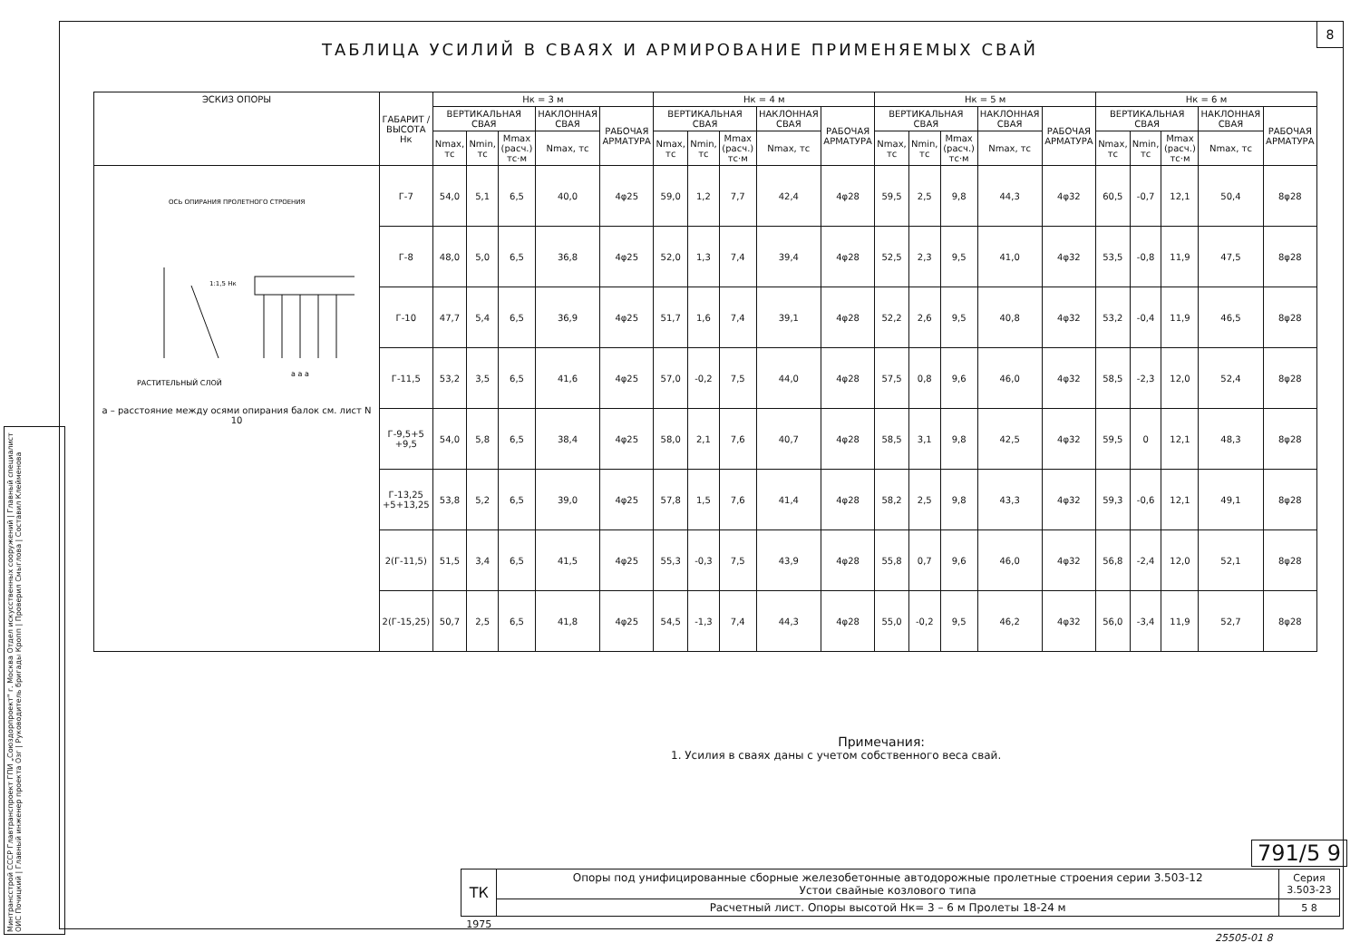Минтрансстрой СССР Главтранспроект ГПИ „Союздорпроект" г. Москва Отдел искусственных сооружений | Главный специалист ОИС Почицкий | Главный инженер проекта Озг | Руководитель бригады Кропп | Проверил Смыглова | Составил Клейменова
8
ТАБЛИЦА УСИЛИЙ В СВАЯХ И АРМИРОВАНИЕ ПРИМЕНЯЕМЫХ СВАЙ
| ЭСКИЗ ОПОРЫ | ГАБАРИТ / ВЫСОТА Нк | Нк = 3 м | | | | | Нк = 4 м | | | | | Нк = 5 м | | | | | Нк = 6 м | | | | |
| --- | --- | --- | --- | --- | --- | --- | --- | --- | --- | --- | --- | --- | --- | --- | --- | --- | --- | --- | --- | --- | --- |
| | | ВЕРТИКАЛЬНАЯ СВАЯ | | | НАКЛОННАЯ СВАЯ | РАБОЧАЯ АРМАТУРА | ВЕРТИКАЛЬНАЯ СВАЯ | | | НАКЛОННАЯ СВАЯ | РАБОЧАЯ АРМАТУРА | ВЕРТИКАЛЬНАЯ СВАЯ | | | НАКЛОННАЯ СВАЯ | РАБОЧАЯ АРМАТУРА | ВЕРТИКАЛЬНАЯ СВАЯ | | | НАКЛОННАЯ СВАЯ | РАБОЧАЯ АРМАТУРА |
| | | Nmax, тс | Nmin, тс | Mmax (расч.) тс·м | Nmax, тс | | Nmax, тс | Nmin, тс | Mmax (расч.) тс·м | Nmax, тс | | Nmax, тс | Nmin, тс | Mmax (расч.) тс·м | Nmax, тс | | Nmax, тс | Nmin, тс | Mmax (расч.) тс·м | Nmax, тс | |
| РАСТИТЕЛЬНЫЙ СЛОЙ ОСЬ ОПИРАНИЯ ПРОЛЕТНОГО СТРОЕНИЯ a a a 1:1,5 Нк a – расстояние между осями опирания балок см. лист N 10 | Г-7 | 54,0 | 5,1 | 6,5 | 40,0 | 4φ25 | 59,0 | 1,2 | 7,7 | 42,4 | 4φ28 | 59,5 | 2,5 | 9,8 | 44,3 | 4φ32 | 60,5 | -0,7 | 12,1 | 50,4 | 8φ28 |
| | Г-8 | 48,0 | 5,0 | 6,5 | 36,8 | 4φ25 | 52,0 | 1,3 | 7,4 | 39,4 | 4φ28 | 52,5 | 2,3 | 9,5 | 41,0 | 4φ32 | 53,5 | -0,8 | 11,9 | 47,5 | 8φ28 |
| | Г-10 | 47,7 | 5,4 | 6,5 | 36,9 | 4φ25 | 51,7 | 1,6 | 7,4 | 39,1 | 4φ28 | 52,2 | 2,6 | 9,5 | 40,8 | 4φ32 | 53,2 | -0,4 | 11,9 | 46,5 | 8φ28 |
| | Г-11,5 | 53,2 | 3,5 | 6,5 | 41,6 | 4φ25 | 57,0 | -0,2 | 7,5 | 44,0 | 4φ28 | 57,5 | 0,8 | 9,6 | 46,0 | 4φ32 | 58,5 | -2,3 | 12,0 | 52,4 | 8φ28 |
| | Г-9,5+5 +9,5 | 54,0 | 5,8 | 6,5 | 38,4 | 4φ25 | 58,0 | 2,1 | 7,6 | 40,7 | 4φ28 | 58,5 | 3,1 | 9,8 | 42,5 | 4φ32 | 59,5 | 0 | 12,1 | 48,3 | 8φ28 |
| | Г-13,25 +5+13,25 | 53,8 | 5,2 | 6,5 | 39,0 | 4φ25 | 57,8 | 1,5 | 7,6 | 41,4 | 4φ28 | 58,2 | 2,5 | 9,8 | 43,3 | 4φ32 | 59,3 | -0,6 | 12,1 | 49,1 | 8φ28 |
| | 2(Г-11,5) | 51,5 | 3,4 | 6,5 | 41,5 | 4φ25 | 55,3 | -0,3 | 7,5 | 43,9 | 4φ28 | 55,8 | 0,7 | 9,6 | 46,0 | 4φ32 | 56,8 | -2,4 | 12,0 | 52,1 | 8φ28 |
| | 2(Г-15,25) | 50,7 | 2,5 | 6,5 | 41,8 | 4φ25 | 54,5 | -1,3 | 7,4 | 44,3 | 4φ28 | 55,0 | -0,2 | 9,5 | 46,2 | 4φ32 | 56,0 | -3,4 | 11,9 | 52,7 | 8φ28 |
Примечания:
1. Усилия в сваях даны с учетом собственного веса свай.
791/5 9
| ТК | Опоры под унифицированные сборные железобетонные автодорожные пролетные строения серии 3.503-12 Устои свайные козлового типа | Серия 3.503-23 |
| | Расчетный лист. Опоры высотой Нк= 3 – 6 м Пролеты 18-24 м | 5 8 |
| 1975 | | |
25505-01 8